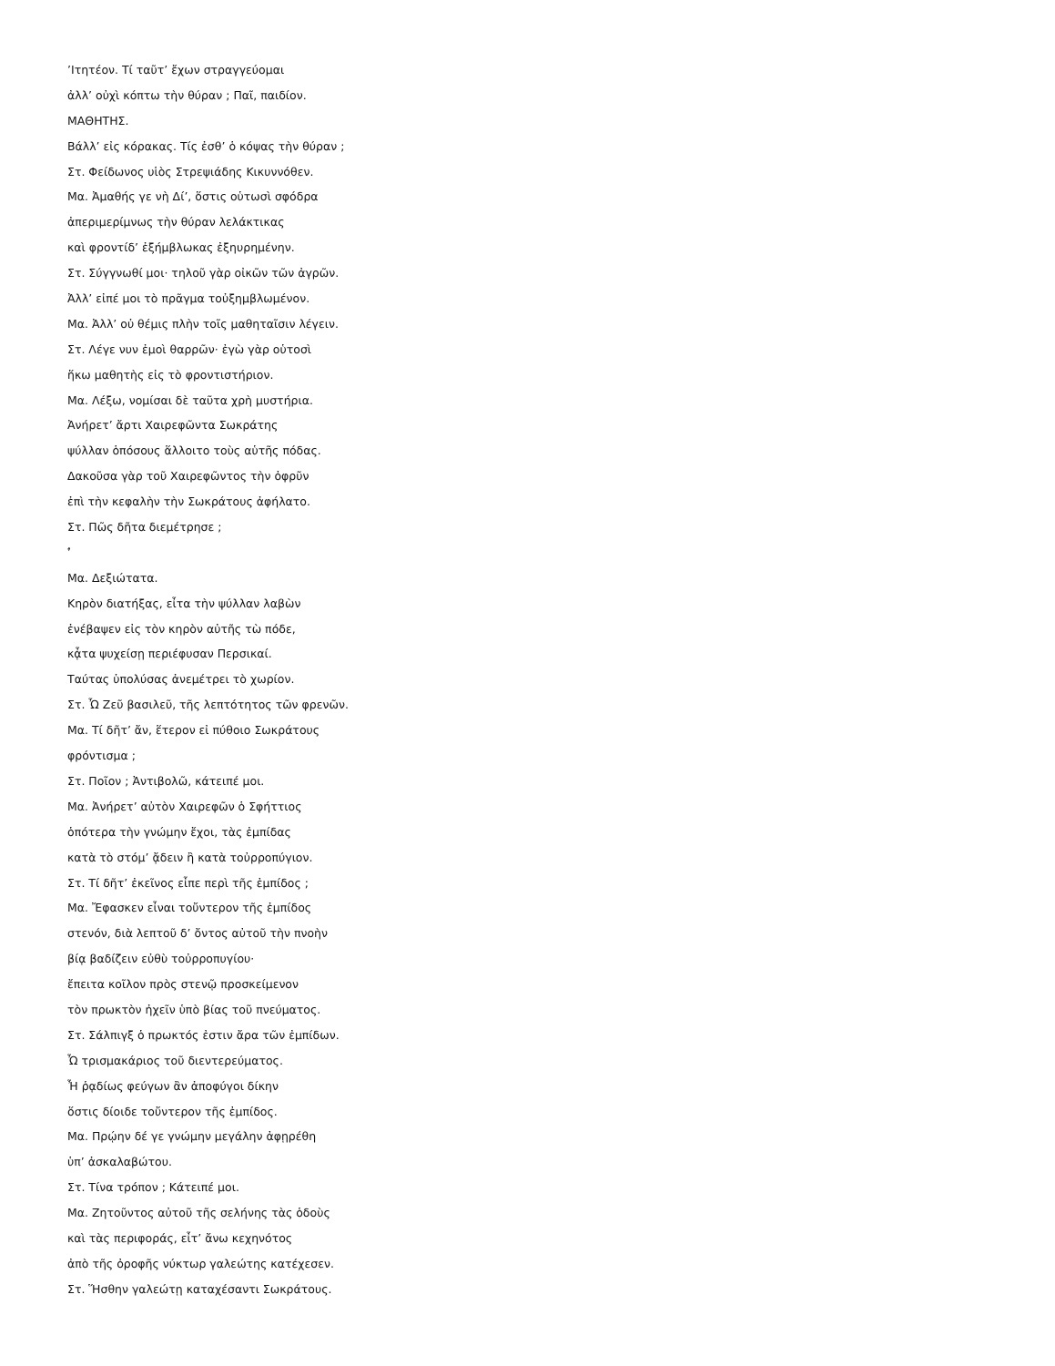’Ιτητέον. Τί ταῦτ’ ἔχων στραγγεύομαι
ἀλλ’ οὐχὶ κόπτω τὴν θύραν ; Παῖ, παιδίον.
ΜΑΘΗΤΗΣ.
Βάλλ’ εἰς κόρακας. Τίς ἐσθ’ ὁ κόψας τὴν θύραν ;
Στ. Φείδωνος υἱὸς Στρεψιάδης Κικυννόθεν.
Μα. Ἀμαθής γε νὴ Δί’, ὅστις οὑτωσὶ σφόδρα
ἀπεριμερίμνως τὴν θύραν λελάκτικας
καὶ φροντίδ’ ἐξήμβλωκας ἐξηυρημένην.
Στ. Σύγγνωθί μοι· τηλοῦ γὰρ οἰκῶν τῶν ἀγρῶν.
Ἀλλ’ εἰπέ μοι τὸ πρᾶγμα τοὐξημβλωμένον.
Μα. Ἀλλ’ οὐ θέμις πλὴν τοῖς μαθηταῖσιν λέγειν.
Στ. Λέγε νυν ἐμοὶ θαρρῶν· ἐγὼ γὰρ οὑτοσὶ
ἥκω μαθητὴς εἰς τὸ φροντιστήριον.
Μα. Λέξω, νομίσαι δὲ ταῦτα χρὴ μυστήρια.
Ἀνήρετ’ ἄρτι Χαιρεφῶντα Σωκράτης
ψύλλαν ὁπόσους ἅλλοιτο τοὺς αὑτῆς πόδας.
Δακοῦσα γὰρ τοῦ Χαιρεφῶντος τὴν ὀφρῦν
ἐπὶ τὴν κεφαλὴν τὴν Σωκράτους ἀφήλατο.
Στ. Πῶς δῆτα διεμέτρησε ;
’́
Μα. Δεξιώτατα.
Κηρὸν διατήξας, εἶτα τὴν ψύλλαν λαβὼν
ἐνέβαψεν εἰς τὸν κηρὸν αὐτῆς τὼ πόδε,
κᾆτα ψυχείσῃ περιέφυσαν Περσικαί.
Ταύτας ὑπολύσας ἀνεμέτρει τὸ χωρίον.
Στ. Ὦ Ζεῦ βασιλεῦ, τῆς λεπτότητος τῶν φρενῶν.
Μα. Τί δῆτ’ ἄν, ἕτερον εἰ πύθοιο Σωκράτους
φρόντισμα ;
Στ. Ποῖον ; Ἀντιβολῶ, κάτειπέ μοι.
Μα. Ἀνήρετ’ αὐτὸν Χαιρεφῶν ὁ Σφήττιος
ὁπότερα τὴν γνώμην ἔχοι, τὰς ἐμπίδας
κατὰ τὸ στόμ’ ᾄδειν ἢ κατὰ τοὐρροπύγιον.
Στ. Τί δῆτ’ ἐκεῖνος εἶπε περὶ τῆς ἐμπίδος ;
Μα. Ἔφασκεν εἶναι τοὔντερον τῆς ἐμπίδος
στενόν, διὰ λεπτοῦ δ’ ὄντος αὐτοῦ τὴν πνοὴν
βίᾳ βαδίζειν εὐθὺ τοὐρροπυγίου·
ἔπειτα κοῖλον πρὸς στενῷ προσκείμενον
τὸν πρωκτὸν ἠχεῖν ὑπὸ βίας τοῦ πνεύματος.
Στ. Σάλπιγξ ὁ πρωκτός ἐστιν ἄρα τῶν ἐμπίδων.
Ὦ τρισμακάριος τοῦ διεντερεύματος.
Ἦ ῥᾳδίως φεύγων ἂν ἀποφύγοι δίκην
ὅστις δίοιδε τοὔντερον τῆς ἐμπίδος.
Μα. Πρῴην δέ γε γνώμην μεγάλην ἀφῃρέθη
ὑπ’ ἀσκαλαβώτου.
Στ. Τίνα τρόπον ; Κάτειπέ μοι.
Μα. Ζητοῦντος αὐτοῦ τῆς σελήνης τὰς ὁδοὺς
καὶ τὰς περιφοράς, εἶτ’ ἄνω κεχηνότος
ἀπὸ τῆς ὀροφῆς νύκτωρ γαλεώτης κατέχεσεν.
Στ. Ἥσθην γαλεώτῃ καταχέσαντι Σωκράτους.